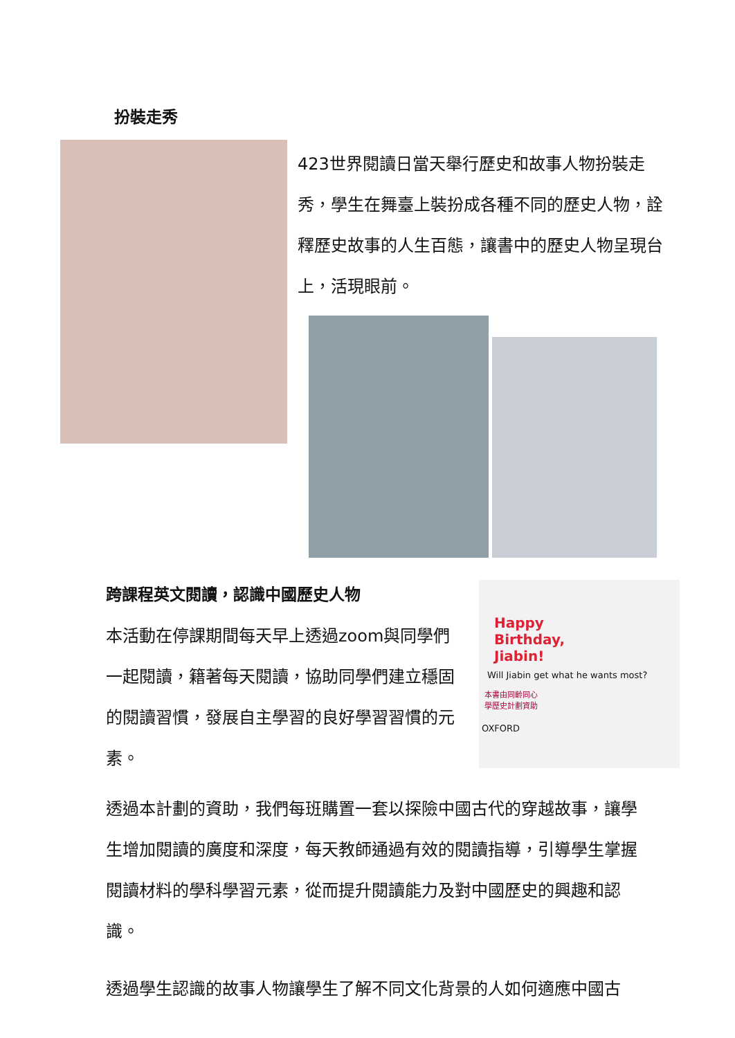扮裝走秀
423世界閱讀日當天舉行歷史和故事人物扮裝走秀，學生在舞臺上裝扮成各種不同的歷史人物，詮釋歷史故事的人生百態，讓書中的歷史人物呈現台上，活現眼前。
跨課程英文閱讀，認識中國歷史人物
本活動在停課期間每天早上透過zoom與同學們一起閱讀，籍著每天閱讀，協助同學們建立穩固的閱讀習慣，發展自主學習的良好學習習慣的元素。
Happy
Birthday,
Jiabin!
Will Jiabin get what he wants most?
本書由同齡同心
學歷史計劃資助
OXFORD
透過本計劃的資助，我們每班購置一套以探險中國古代的穿越故事，讓學生增加閱讀的廣度和深度，每天教師通過有效的閱讀指導，引導學生掌握閱讀材料的學科學習元素，從而提升閱讀能力及對中國歷史的興趣和認識。
透過學生認識的故事人物讓學生了解不同文化背景的人如何適應中國古